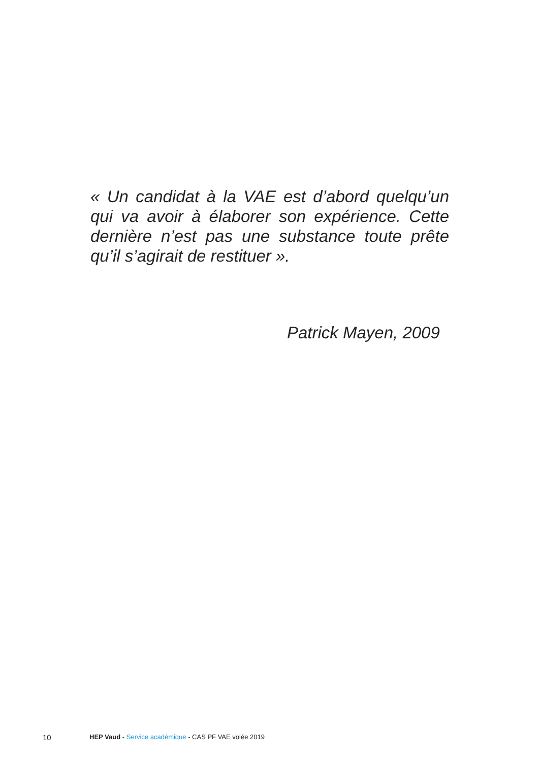« Un candidat à la VAE est d’abord quelqu’un qui va avoir à élaborer son expérience. Cette dernière n’est pas une substance toute prête qu’il s’agirait de restituer ».
Patrick Mayen, 2009
10 HEP Vaud - Service académique - CAS PF VAE volée 2019